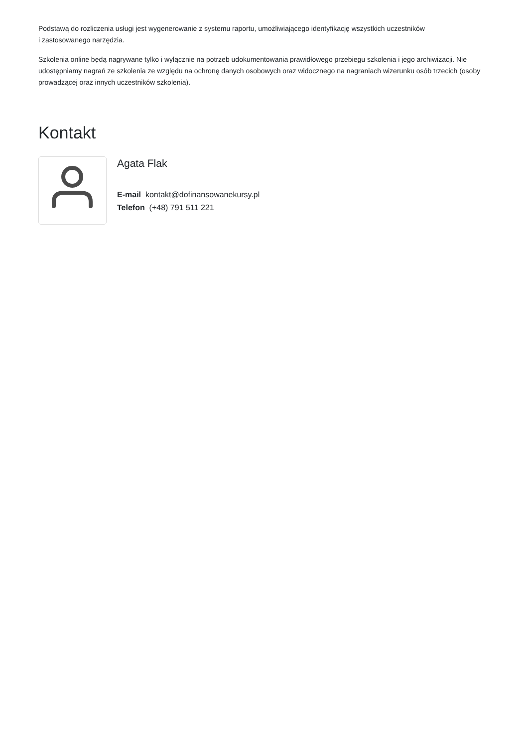Podstawą do rozliczenia usługi jest wygenerowanie z systemu raportu, umożliwiającego identyfikację wszystkich uczestników
i zastosowanego narzędzia.
Szkolenia online będą nagrywane tylko i wyłącznie na potrzeb udokumentowania prawidłowego przebiegu szkolenia i jego archiwizacji. Nie udostępniamy nagrań ze szkolenia ze względu na ochronę danych osobowych oraz widocznego na nagraniach wizerunku osób trzecich (osoby prowadzącej oraz innych uczestników szkolenia).
Kontakt
Agata Flak
E-mail kontakt@dofinansowanekursy.pl
Telefon (+48) 791 511 221